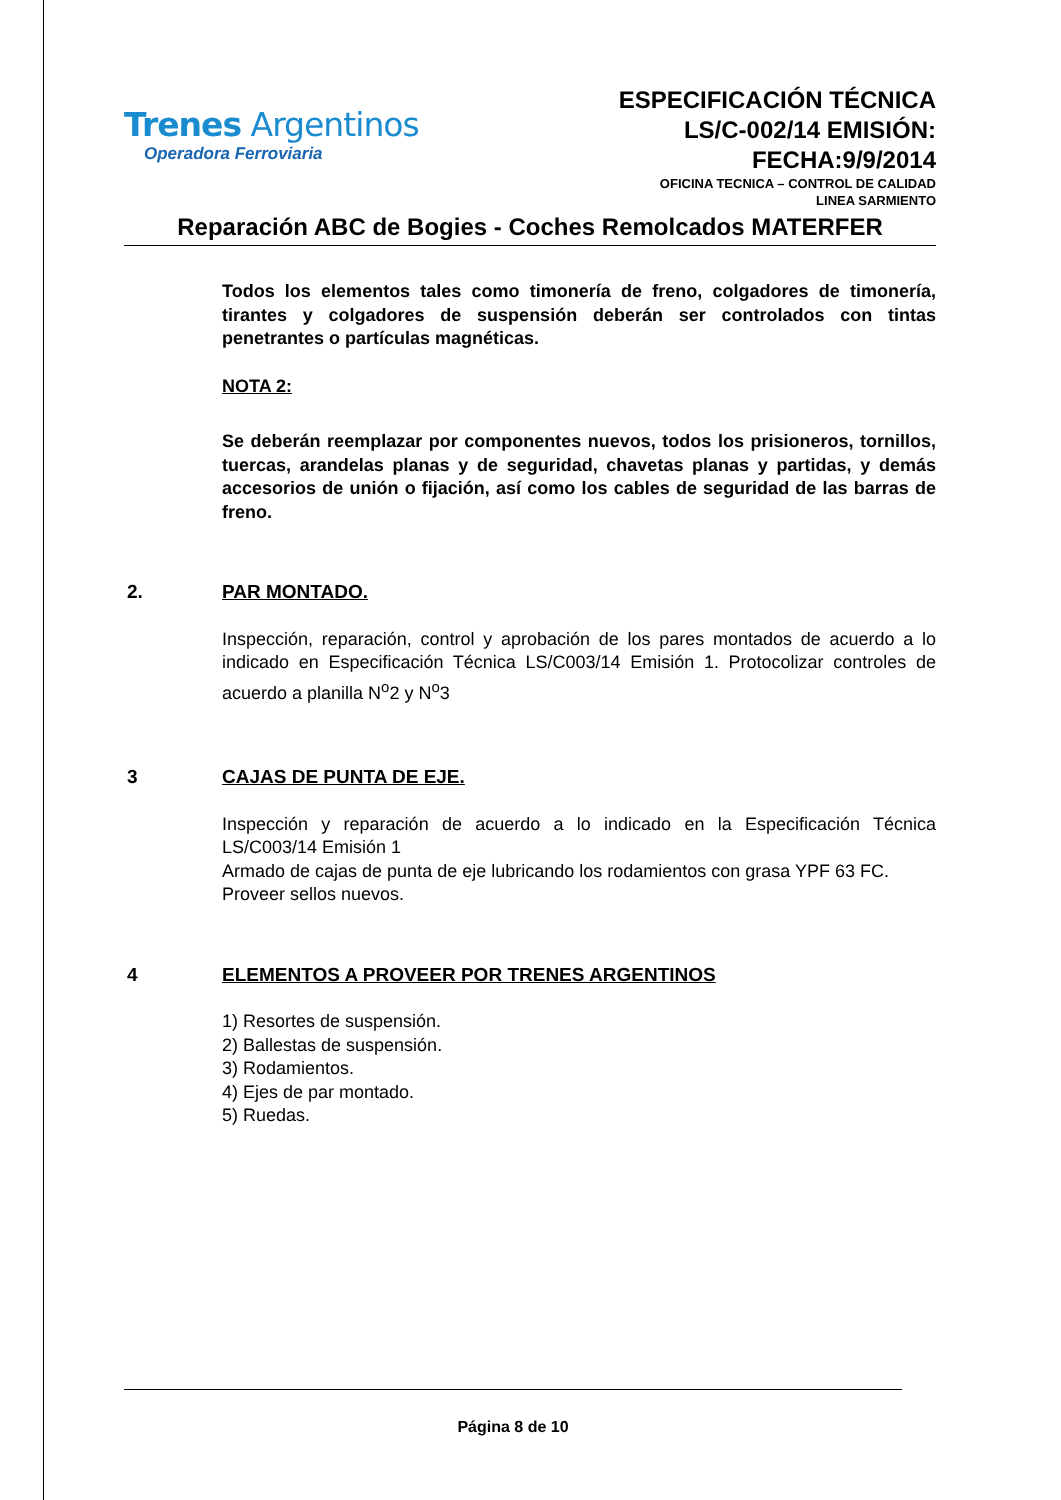Trenes Argentinos
Operadora Ferroviaria
ESPECIFICACIÓN TÉCNICA
LS/C-002/14 EMISIÓN:
FECHA:9/9/2014
OFICINA TECNICA – CONTROL DE CALIDAD
LINEA SARMIENTO
Reparación ABC de Bogies - Coches Remolcados MATERFER
Todos los elementos tales como timonería de freno, colgadores de timonería, tirantes y colgadores de suspensión deberán ser controlados con tintas penetrantes o partículas magnéticas.
NOTA 2:
Se deberán reemplazar por componentes nuevos, todos los prisioneros, tornillos, tuercas, arandelas planas y de seguridad, chavetas planas y partidas, y demás accesorios de unión o fijación, así como los cables de seguridad de las barras de freno.
2. PAR MONTADO.
Inspección, reparación, control y aprobación de los pares montados de acuerdo a lo indicado en Especificación Técnica LS/C003/14 Emisión 1. Protocolizar controles de acuerdo a planilla N<sup>o</sup>2 y N<sup>o</sup>3
3 CAJAS DE PUNTA DE EJE.
Inspección y reparación de acuerdo a lo indicado en la Especificación Técnica LS/C003/14 Emisión 1
Armado de cajas de punta de eje lubricando los rodamientos con grasa YPF 63 FC.
Proveer sellos nuevos.
4 ELEMENTOS A PROVEER POR TRENES ARGENTINOS
1) Resortes de suspensión.
2) Ballestas de suspensión.
3) Rodamientos.
4) Ejes de par montado.
5) Ruedas.
Página 8 de 10